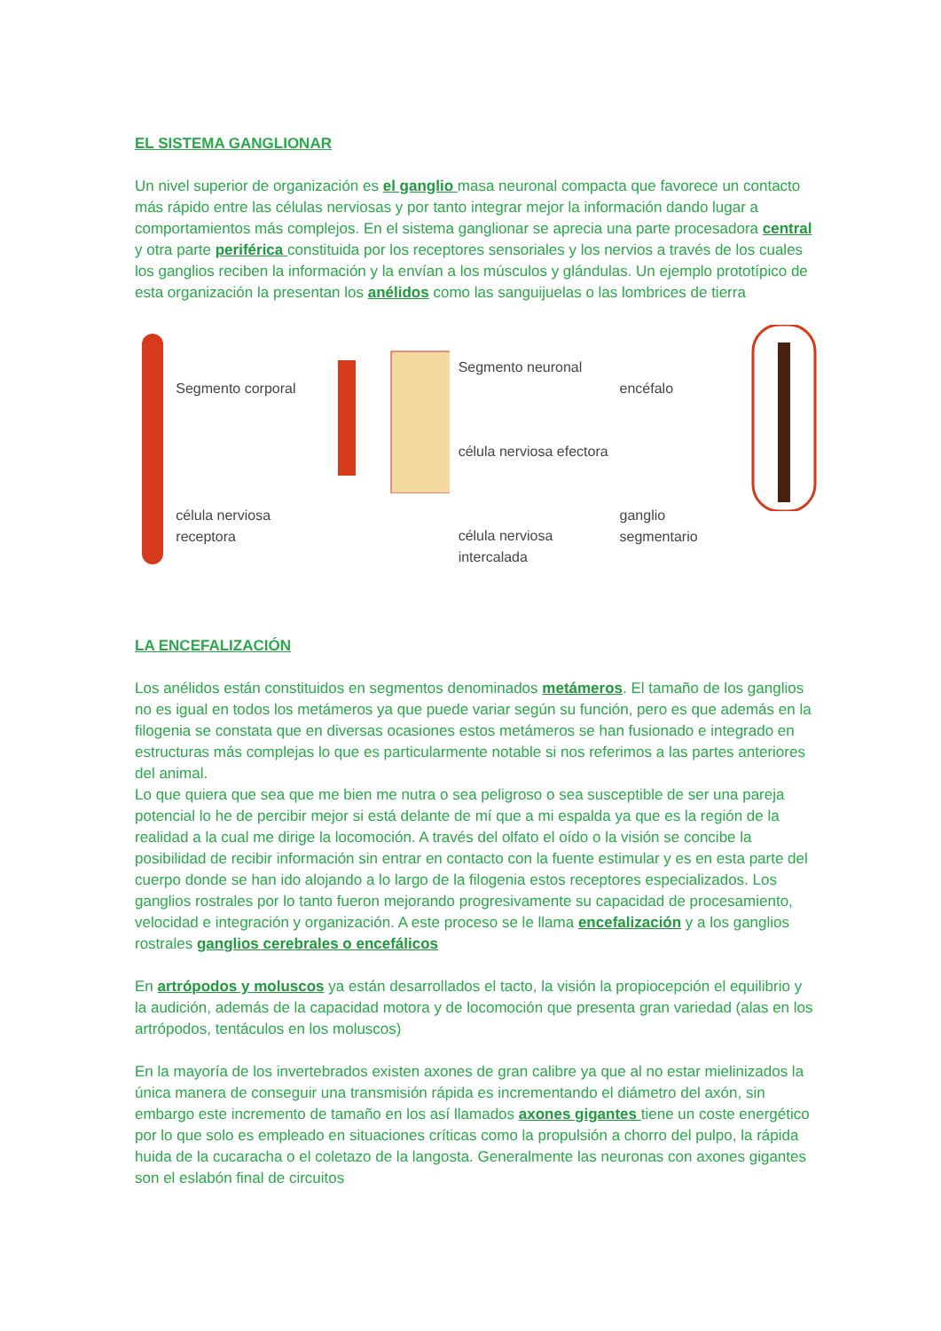EL SISTEMA GANGLIONAR
Un nivel superior de organización es el ganglio masa neuronal compacta que favorece un contacto más rápido entre las células nerviosas y por tanto integrar mejor la información dando lugar a comportamientos más complejos. En el sistema ganglionar se aprecia una parte procesadora central y otra parte periférica constituida por los receptores sensoriales y los nervios a través de los cuales los ganglios reciben la información y la envían a los músculos y glándulas. Un ejemplo prototípico de esta organización la presentan los anélidos como las sanguijuelas o las lombrices de tierra
Segmento corporal
célula nerviosa receptora
Segmento neuronal
célula nerviosa efectora
célula nerviosa intercalada
encéfalo
ganglio segmentario
LA ENCEFALIZACIÓN
Los anélidos están constituidos en segmentos denominados metámeros. El tamaño de los ganglios no es igual en todos los metámeros ya que puede variar según su función, pero es que además en la filogenia se constata que en diversas ocasiones estos metámeros se han fusionado e integrado en estructuras más complejas lo que es particularmente notable si nos referimos a las partes anteriores del animal.
Lo que quiera que sea que me bien me nutra o sea peligroso o sea susceptible de ser una pareja potencial lo he de percibir mejor si está delante de mí que a mi espalda ya que es la región de la realidad a la cual me dirige la locomoción. A través del olfato el oído o la visión se concibe la posibilidad de recibir información sin entrar en contacto con la fuente estimular y es en esta parte del cuerpo donde se han ido alojando a lo largo de la filogenia estos receptores especializados. Los ganglios rostrales por lo tanto fueron mejorando progresivamente su capacidad de procesamiento, velocidad e integración y organización. A este proceso se le llama encefalización y a los ganglios rostrales ganglios cerebrales o encefálicos
En artrópodos y moluscos ya están desarrollados el tacto, la visión la propiocepción el equilibrio y la audición, además de la capacidad motora y de locomoción que presenta gran variedad (alas en los artrópodos, tentáculos en los moluscos)
En la mayoría de los invertebrados existen axones de gran calibre ya que al no estar mielinizados la única manera de conseguir una transmisión rápida es incrementando el diámetro del axón, sin embargo este incremento de tamaño en los así llamados axones gigantes tiene un coste energético por lo que solo es empleado en situaciones críticas como la propulsión a chorro del pulpo, la rápida huida de la cucaracha o el coletazo de la langosta. Generalmente las neuronas con axones gigantes son el eslabón final de circuitos